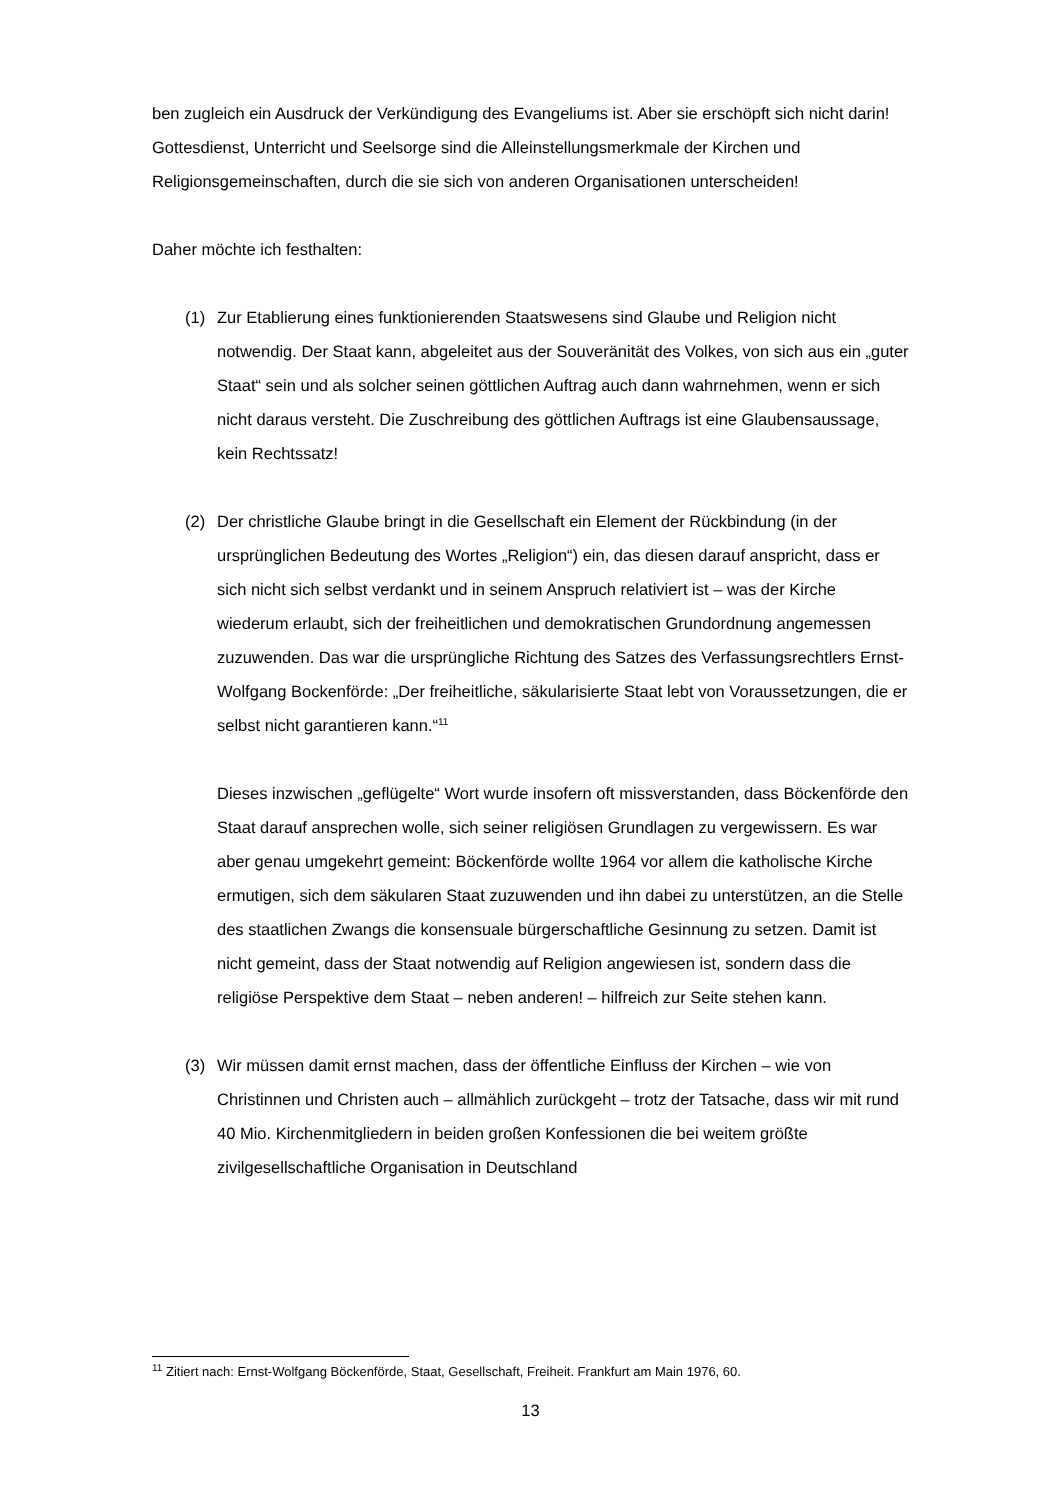ben zugleich ein Ausdruck der Verkündigung des Evangeliums ist. Aber sie erschöpft sich nicht darin! Gottesdienst, Unterricht und Seelsorge sind die Alleinstellungsmerkmale der Kirchen und Religionsgemeinschaften, durch die sie sich von anderen Organisationen unterscheiden!
Daher möchte ich festhalten:
(1) Zur Etablierung eines funktionierenden Staatswesens sind Glaube und Religion nicht notwendig. Der Staat kann, abgeleitet aus der Souveränität des Volkes, von sich aus ein „guter Staat“ sein und als solcher seinen göttlichen Auftrag auch dann wahrnehmen, wenn er sich nicht daraus versteht. Die Zuschreibung des göttlichen Auftrags ist eine Glaubensaussage, kein Rechtssatz!
(2) Der christliche Glaube bringt in die Gesellschaft ein Element der Rückbindung (in der ursprünglichen Bedeutung des Wortes „Religion“) ein, das diesen darauf anspricht, dass er sich nicht sich selbst verdankt und in seinem Anspruch relativiert ist – was der Kirche wiederum erlaubt, sich der freiheitlichen und demokratischen Grundordnung angemessen zuzuwenden. Das war die ursprüngliche Richtung des Satzes des Verfassungsrechtlers Ernst-Wolfgang Bockenförde: „Der freiheitliche, säkularisierte Staat lebt von Voraussetzungen, die er selbst nicht garantieren kann.“<sup>11</sup>
Dieses inzwischen „geflügelte“ Wort wurde insofern oft missverstanden, dass Böckenförde den Staat darauf ansprechen wolle, sich seiner religiösen Grundlagen zu vergewissern. Es war aber genau umgekehrt gemeint: Böckenförde wollte 1964 vor allem die katholische Kirche ermutigen, sich dem säkularen Staat zuzuwenden und ihn dabei zu unterstützen, an die Stelle des staatlichen Zwangs die konsensuale bürgerschaftliche Gesinnung zu setzen. Damit ist nicht gemeint, dass der Staat notwendig auf Religion angewiesen ist, sondern dass die religiöse Perspektive dem Staat – neben anderen! – hilfreich zur Seite stehen kann.
(3) Wir müssen damit ernst machen, dass der öffentliche Einfluss der Kirchen – wie von Christinnen und Christen auch – allmählich zurückgeht – trotz der Tatsache, dass wir mit rund 40 Mio. Kirchenmitgliedern in beiden großen Konfessionen die bei weitem größte zivilgesellschaftliche Organisation in Deutschland
<sup>11</sup> Zitiert nach: Ernst-Wolfgang Böckenförde, Staat, Gesellschaft, Freiheit. Frankfurt am Main 1976, 60.
13